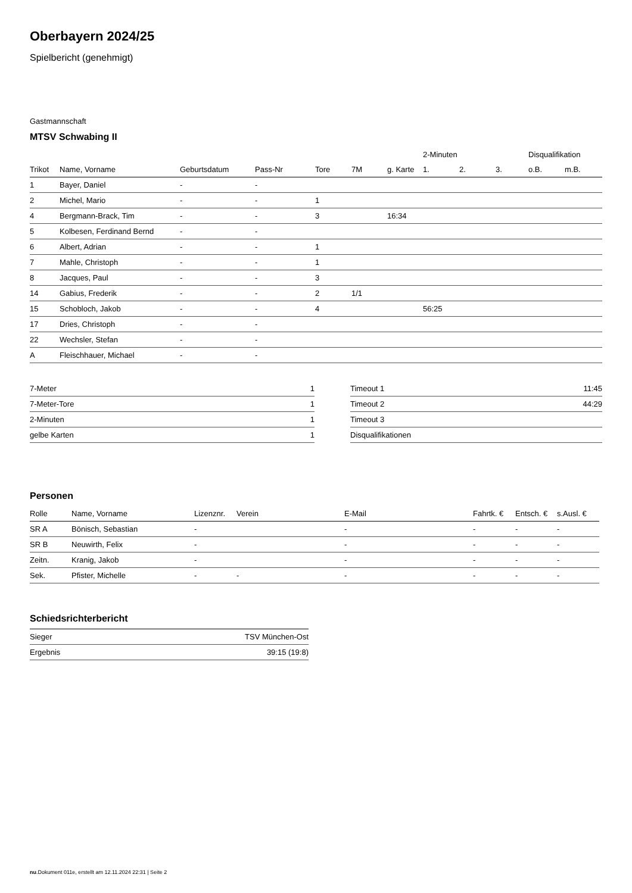Oberbayern 2024/25
Spielbericht (genehmigt)
Gastmannschaft
MTSV Schwabing II
| | | | | | | | 2-Minuten | | | Disqualifikation | |
| --- | --- | --- | --- | --- | --- | --- | --- | --- | --- | --- | --- |
| Trikot | Name, Vorname | Geburtsdatum | Pass-Nr | Tore | 7M | g. Karte | 1. | 2. | 3. | o.B. | m.B. |
| 1 | Bayer, Daniel | - | - | | | | | | | | |
| 2 | Michel, Mario | - | - | 1 | | | | | | | |
| 4 | Bergmann-Brack, Tim | - | - | 3 | | 16:34 | | | | | |
| 5 | Kolbesen, Ferdinand Bernd | - | - | | | | | | | | |
| 6 | Albert, Adrian | - | - | 1 | | | | | | | |
| 7 | Mahle, Christoph | - | - | 1 | | | | | | | |
| 8 | Jacques, Paul | - | - | 3 | | | | | | | |
| 14 | Gabius, Frederik | - | - | 2 | 1/1 | | | | | | |
| 15 | Schobloch, Jakob | - | - | 4 | | | 56:25 | | | | |
| 17 | Dries, Christoph | - | - | | | | | | | | |
| 22 | Wechsler, Stefan | - | - | | | | | | | | |
| A | Fleischhauer, Michael | - | - | | | | | | | | |
| 7-Meter | 1 |
| 7-Meter-Tore | 1 |
| 2-Minuten | 1 |
| gelbe Karten | 1 |
| Timeout 1 | 11:45 |
| Timeout 2 | 44:29 |
| Timeout 3 | |
| Disqualifikationen | |
Personen
| Rolle | Name, Vorname | Lizenznr. | Verein | E-Mail | Fahrtk. € | Entsch. € | s.Ausl. € |
| --- | --- | --- | --- | --- | --- | --- | --- |
| SR A | Bönisch, Sebastian | - | | - | - | - | - |
| SR B | Neuwirth, Felix | - | | - | - | - | - |
| Zeitn. | Kranig, Jakob | - | | - | - | - | - |
| Sek. | Pfister, Michelle | - | - | - | - | - | - |
Schiedsrichterbericht
| Sieger | TSV München-Ost |
| Ergebnis | 39:15 (19:8) |
nu.Dokument 011e, erstellt am 12.11.2024 22:31 | Seite 2